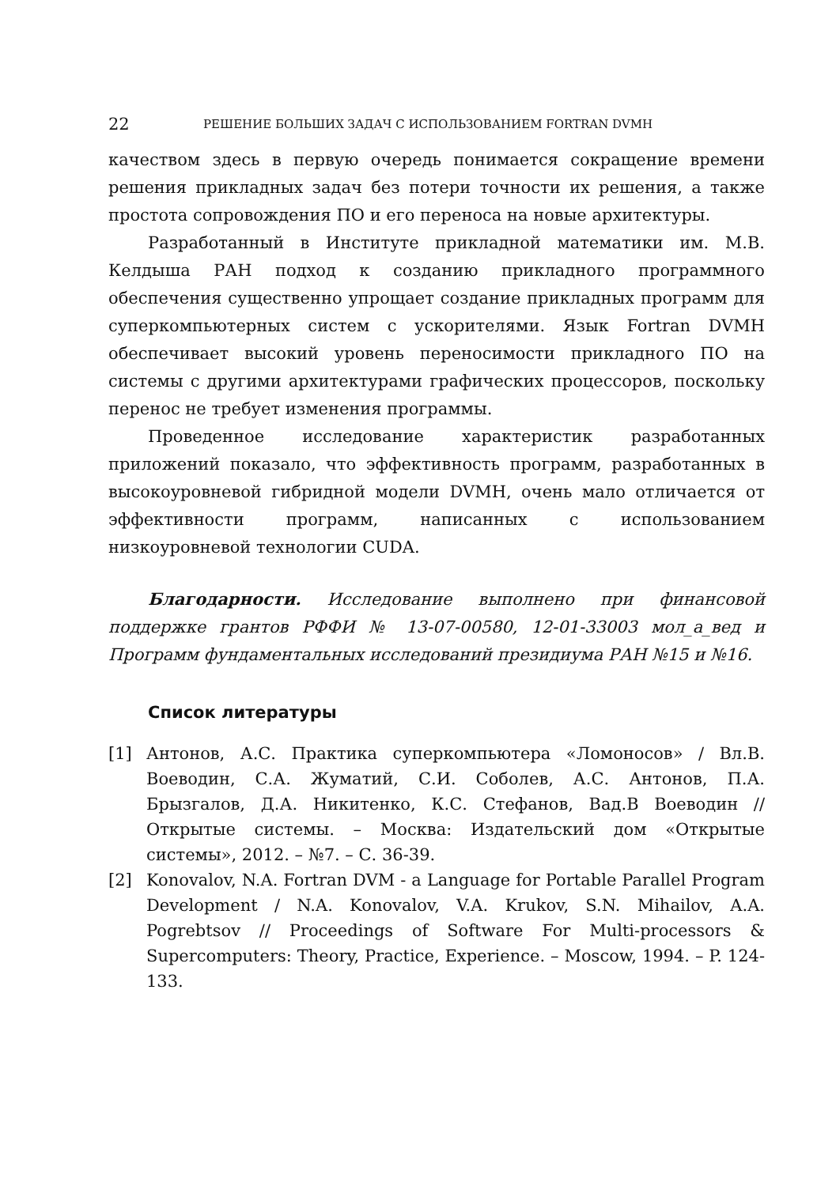22 РЕШЕНИЕ БОЛЬШИХ ЗАДАЧ С ИСПОЛЬЗОВАНИЕМ FORTRAN DVMH
качеством здесь в первую очередь понимается сокращение времени решения прикладных задач без потери точности их решения, а также простота сопровождения ПО и его переноса на новые архитектуры.
Разработанный в Институте прикладной математики им. М.В. Келдыша РАН подход к созданию прикладного программного обеспечения существенно упрощает создание прикладных программ для суперкомпьютерных систем с ускорителями. Язык Fortran DVMH обеспечивает высокий уровень переносимости прикладного ПО на системы с другими архитектурами графических процессоров, поскольку перенос не требует изменения программы.
Проведенное исследование характеристик разработанных приложений показало, что эффективность программ, разработанных в высокоуровневой гибридной модели DVMH, очень мало отличается от эффективности программ, написанных с использованием низкоуровневой технологии CUDA.
Благодарности. Исследование выполнено при финансовой поддержке грантов РФФИ № 13-07-00580, 12-01-33003 мол_а_вед и Программ фундаментальных исследований президиума РАН №15 и №16.
Список литературы
[1] Антонов, А.С. Практика суперкомпьютера «Ломоносов» / Вл.В. Воеводин, С.А. Жуматий, С.И. Соболев, А.С. Антонов, П.А. Брызгалов, Д.А. Никитенко, К.С. Стефанов, Вад.В Воеводин // Открытые системы. – Москва: Издательский дом «Открытые системы», 2012. – №7. – С. 36-39.
[2] Konovalov, N.A. Fortran DVM - a Language for Portable Parallel Program Development / N.A. Konovalov, V.A. Krukov, S.N. Mihailov, A.A. Pogrebtsov // Proceedings of Software For Multi-processors & Supercomputers: Theory, Practice, Experience. – Moscow, 1994. – P. 124-133.